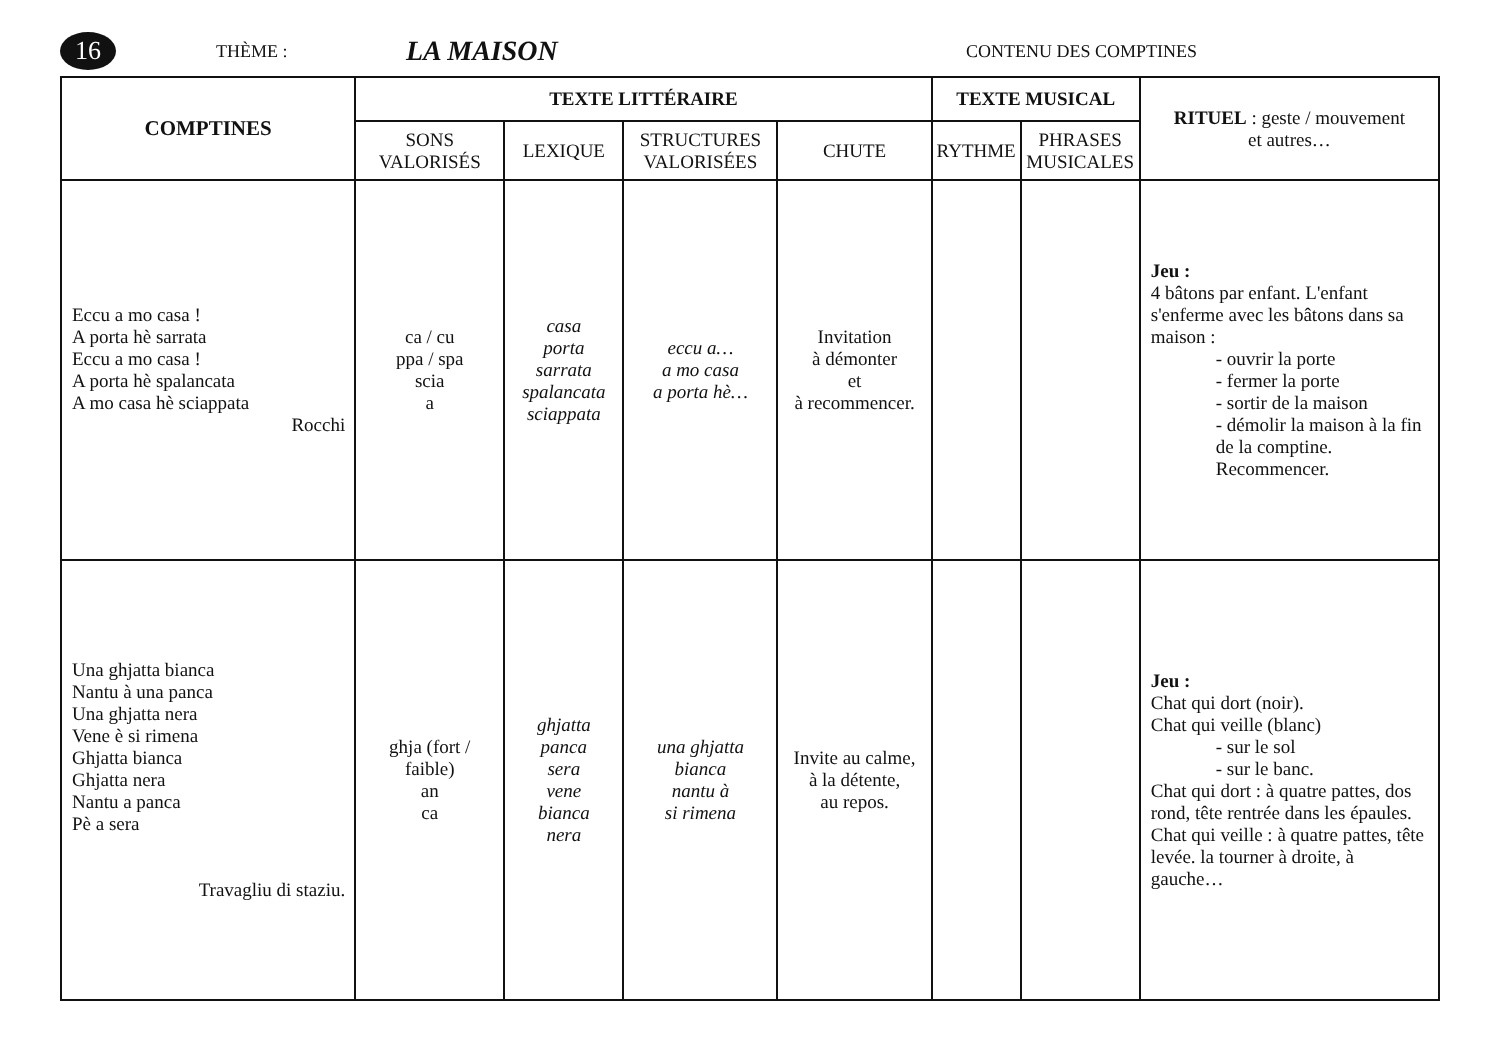16
THÈME :
LA MAISON
CONTENU DES COMPTINES
| COMPTINES | TEXTE LITTÉRAIRE | | | | TEXTE MUSICAL | | RITUEL : geste / mouvement et autres… |
| --- | --- | --- | --- | --- | --- | --- | --- |
| | SONS VALORISÉS | LEXIQUE | STRUCTURES VALORISÉES | CHUTE | RYTHME | PHRASES MUSICALES | |
| Eccu a mo casa ! A porta hè sarrata Eccu a mo casa ! A porta hè spalancata A mo casa hè sciappata Rocchi | ca / cu ppa / spa scia a | casa porta sarrata spalancata sciappata | eccu a… a mo casa a porta hè… | Invitation à démonter et à recommencer. | | | Jeu : 4 bâtons par enfant. L'enfant s'enferme avec les bâtons dans sa maison : - ouvrir la porte - fermer la porte - sortir de la maison - démolir la maison à la fin de la comptine. Recommencer. |
| Una ghjatta bianca Nantu à una panca Una ghjatta nera Vene è si rimena Ghjatta bianca Ghjatta nera Nantu a panca Pè a sera Travagliu di staziu. | ghja (fort / faible) an ca | ghjatta panca sera vene bianca nera | una ghjatta bianca nantu à si rimena | Invite au calme, à la détente, au repos. | | | Jeu : Chat qui dort (noir). Chat qui veille (blanc) - sur le sol - sur le banc. Chat qui dort : à quatre pattes, dos rond, tête rentrée dans les épaules. Chat qui veille : à quatre pattes, tête levée. la tourner à droite, à gauche… |